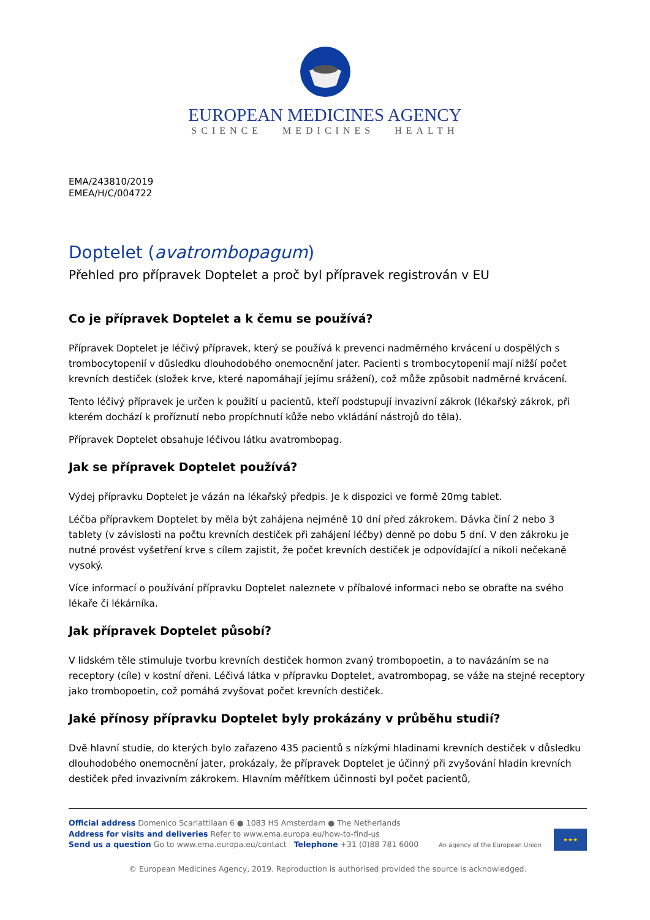EUROPEAN MEDICINES AGENCY
SCIENCE MEDICINES HEALTH
EMA/243810/2019
EMEA/H/C/004722
Doptelet (avatrombopagum)
Přehled pro přípravek Doptelet a proč byl přípravek registrován v EU
Co je přípravek Doptelet a k čemu se používá?
Přípravek Doptelet je léčivý přípravek, který se používá k prevenci nadměrného krvácení u dospělých s trombocytopenií v důsledku dlouhodobého onemocnění jater. Pacienti s trombocytopenií mají nižší počet krevních destiček (složek krve, které napomáhají jejímu srážení), což může způsobit nadměrné krvácení.
Tento léčivý přípravek je určen k použití u pacientů, kteří podstupují invazivní zákrok (lékařský zákrok, při kterém dochází k proříznutí nebo propíchnutí kůže nebo vkládání nástrojů do těla).
Přípravek Doptelet obsahuje léčivou látku avatrombopag.
Jak se přípravek Doptelet používá?
Výdej přípravku Doptelet je vázán na lékařský předpis. Je k dispozici ve formě 20mg tablet.
Léčba přípravkem Doptelet by měla být zahájena nejméně 10 dní před zákrokem. Dávka činí 2 nebo 3 tablety (v závislosti na počtu krevních destiček při zahájení léčby) denně po dobu 5 dní. V den zákroku je nutné provést vyšetření krve s cílem zajistit, že počet krevních destiček je odpovídající a nikoli nečekaně vysoký.
Více informací o používání přípravku Doptelet naleznete v příbalové informaci nebo se obraťte na svého lékaře či lékárníka.
Jak přípravek Doptelet působí?
V lidském těle stimuluje tvorbu krevních destiček hormon zvaný trombopoetin, a to navázáním se na receptory (cíle) v kostní dřeni. Léčivá látka v přípravku Doptelet, avatrombopag, se váže na stejné receptory jako trombopoetin, což pomáhá zvyšovat počet krevních destiček.
Jaké přínosy přípravku Doptelet byly prokázány v průběhu studií?
Dvě hlavní studie, do kterých bylo zařazeno 435 pacientů s nízkými hladinami krevních destiček v důsledku dlouhodobého onemocnění jater, prokázaly, že přípravek Doptelet je účinný při zvyšování hladin krevních destiček před invazivním zákrokem. Hlavním měřítkem účinnosti byl počet pacientů,
Official address Domenico Scarlattilaan 6 ● 1083 HS Amsterdam ● The Netherlands
Address for visits and deliveries Refer to www.ema.europa.eu/how-to-find-us
Send us a question Go to www.ema.europa.eu/contact Telephone +31 (0)88 781 6000
An agency of the European Union
★★★
© European Medicines Agency, 2019. Reproduction is authorised provided the source is acknowledged.